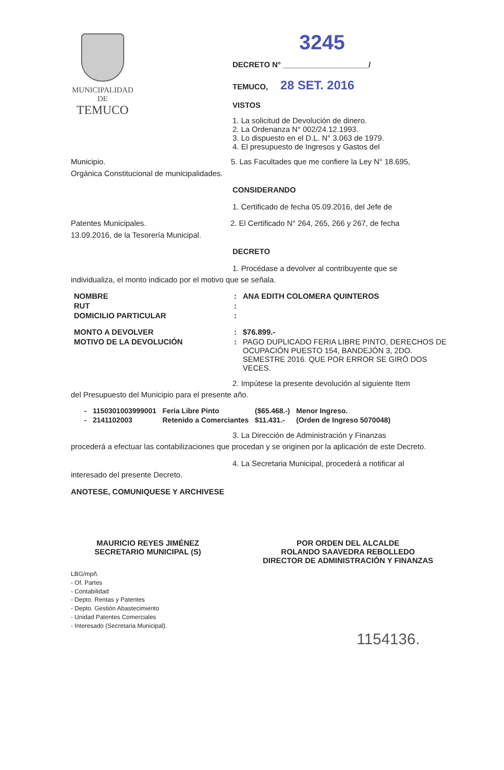MUNICIPALIDAD DE
TEMUCO
3245
DECRETO N° ____________________/
TEMUCO, 28 SET. 2016
VISTOS
1. La solicitud de Devolución de dinero.
2. La Ordenanza N° 002/24.12.1993.
3. Lo dispuesto en el D.L. N° 3.063 de 1979.
4. El presupuesto de Ingresos y Gastos del
Municipio. 5. Las Facultades que me confiere la Ley N° 18.695,
Orgánica Constitucional de municipalidades.
CONSIDERANDO
1. Certificado de fecha 05.09.2016, del Jefe de
Patentes Municipales. 2. El Certificado N° 264, 265, 266 y 267, de fecha
13.09.2016, de la Tesorería Municipal.
DECRETO
1. Procédase a devolver al contribuyente que se
individualiza, el monto indicado por el motivo que se señala.
| NOMBRE | : | ANA EDITH COLOMERA QUINTEROS |
| RUT | : | |
| DOMICILIO PARTICULAR | : | |
| MONTO A DEVOLVER | : | $76.899.- |
| MOTIVO DE LA DEVOLUCIÓN | : | PAGO DUPLICADO FERIA LIBRE PINTO, DERECHOS DE OCUPACIÓN PUESTO 154, BANDEJÓN 3, 2DO. SEMESTRE 2016. QUE POR ERROR SE GIRÓ DOS VECES. |
2. Impútese la presente devolución al siguiente Item
del Presupuesto del Municipio para el presente año.
| - | 1150301003999001 | Feria Libre Pinto | ($65.468.-) | Menor Ingreso. |
| - | 2141102003 | Retenido a Comerciantes | $11.431.- | (Orden de Ingreso 5070048) |
3. La Dirección de Administración y Finanzas
procederá a efectuar las contabilizaciones que procedan y se originen por la aplicación de este Decreto.
4. La Secretaria Municipal, procederá a notificar al
interesado del presente Decreto.
ANOTESE, COMUNIQUESE Y ARCHIVESE
MAURICIO REYES JIMÉNEZ
SECRETARIO MUNICIPAL (S)
POR ORDEN DEL ALCALDE
ROLANDO SAAVEDRA REBOLLEDO
DIRECTOR DE ADMINISTRACIÓN Y FINANZAS
LBG/mpñ.
- Of. Partes
- Contabilidad
- Depto. Rentas y Patentes
- Depto. Gestión Abastecimiento
- Unidad Patentes Comerciales
- Interesado (Secretaria Municipal).
1154136.